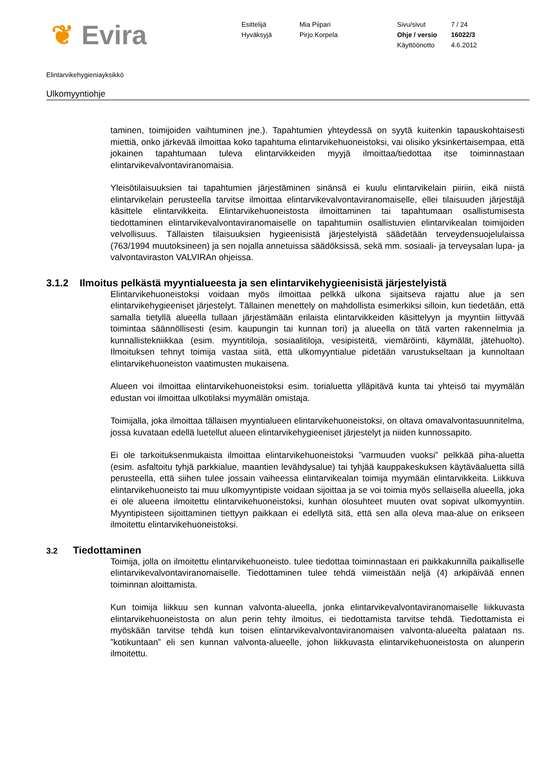❦ Evira
Esittelijä
Hyväksyjä
Mia Piipari
Pirjo Korpela
Sivu/sivut
Ohje / versio
Käyttöönotto
7 / 24
16022/3
4.6.2012
Elintarvikehygieniayksikkö
Ulkomyyntiohje
taminen, toimijoiden vaihtuminen jne.). Tapahtumien yhteydessä on syytä kuitenkin tapauskohtaisesti miettiä, onko järkevää ilmoittaa koko tapahtuma elintarvikehuoneistoksi, vai olisiko yksinkertaisempaa, että jokainen tapahtumaan tuleva elintarvikkeiden myyjä ilmoittaa/tiedottaa itse toiminnastaan elintarvikevalvontaviranomaisia.
Yleisötilaisuuksien tai tapahtumien järjestäminen sinänsä ei kuulu elintarvikelain piiriin, eikä niistä elintarvikelain perusteella tarvitse ilmoittaa elintarvikevalvontaviranomaiselle, ellei tilaisuuden järjestäjä käsittele elintarvikkeita. Elintarvikehuoneistosta ilmoittaminen tai tapahtumaan osallistumisesta tiedottaminen elintarvikevalvontaviranomaiselle on tapahtumiin osallistuvien elintarvikealan toimijoiden velvollisuus. Tällaisten tilaisuuksien hygieenisistä järjestelyistä säädetään terveydensuojelulaissa (763/1994 muutoksineen) ja sen nojalla annetuissa säädöksissä, sekä mm. sosiaali- ja terveysalan lupa- ja valvontaviraston VALVIRAn ohjeissa.
3.1.2 Ilmoitus pelkästä myyntialueesta ja sen elintarvikehygieenisistä järjestelyistä
Elintarvikehuoneistoksi voidaan myös ilmoittaa pelkkä ulkona sijaitseva rajattu alue ja sen elintarvikehygieeniset järjestelyt. Tällainen menettely on mahdollista esimerkiksi silloin, kun tiedetään, että samalla tietyllä alueella tullaan järjestämään erilaista elintarvikkeiden käsittelyyn ja myyntiin liittyvää toimintaa säännöllisesti (esim. kaupungin tai kunnan tori) ja alueella on tätä varten rakennelmia ja kunnallistekniikkaa (esim. myyntitiloja, sosiaalitiloja, vesipisteitä, viemäröinti, käymälät, jätehuolto). Ilmoituksen tehnyt toimija vastaa siitä, että ulkomyyntialue pidetään varustukseltaan ja kunnoltaan elintarvikehuoneiston vaatimusten mukaisena.
Alueen voi ilmoittaa elintarvikehuoneistoksi esim. torialuetta ylläpitävä kunta tai yhteisö tai myymälän edustan voi ilmoittaa ulkotilaksi myymälän omistaja.
Toimijalla, joka ilmoittaa tällaisen myyntialueen elintarvikehuoneistoksi, on oltava omavalvontasuunnitelma, jossa kuvataan edellä luetellut alueen elintarvikehygieeniset järjestelyt ja niiden kunnossapito.
Ei ole tarkoituksenmukaista ilmoittaa elintarvikehuoneistoksi ”varmuuden vuoksi” pelkkää piha-aluetta (esim. asfaltoitu tyhjä parkkialue, maantien levähdysalue) tai tyhjää kauppakeskuksen käytäväaluetta sillä perusteella, että siihen tulee jossain vaiheessa elintarvikealan toimija myymään elintarvikkeita. Liikkuva elintarvikehuoneisto tai muu ulkomyyntipiste voidaan sijoittaa ja se voi toimia myös sellaisella alueella, joka ei ole alueena ilmoitettu elintarvikehuoneistoksi, kunhan olosuhteet muuten ovat sopivat ulkomyyntiin. Myyntipisteen sijoittaminen tiettyyn paikkaan ei edellytä sitä, että sen alla oleva maa-alue on erikseen ilmoitettu elintarvikehuoneistoksi.
3.2 Tiedottaminen
Toimija, jolla on ilmoitettu elintarvikehuoneisto. tulee tiedottaa toiminnastaan eri paikkakunnilla paikalliselle elintarvikevalvontaviranomaiselle. Tiedottaminen tulee tehdä viimeistään neljä (4) arkipäivää ennen toiminnan aloittamista.
Kun toimija liikkuu sen kunnan valvonta-alueella, jonka elintarvikevalvontaviranomaiselle liikkuvasta elintarvikehuoneistosta on alun perin tehty ilmoitus, ei tiedottamista tarvitse tehdä. Tiedottamista ei myöskään tarvitse tehdä kun toisen elintarvikevalvontaviranomaisen valvonta-alueelta palataan ns. ”kotikuntaan” eli sen kunnan valvonta-alueelle, johon liikkuvasta elintarvikehuoneistosta on alunperin ilmoitettu.